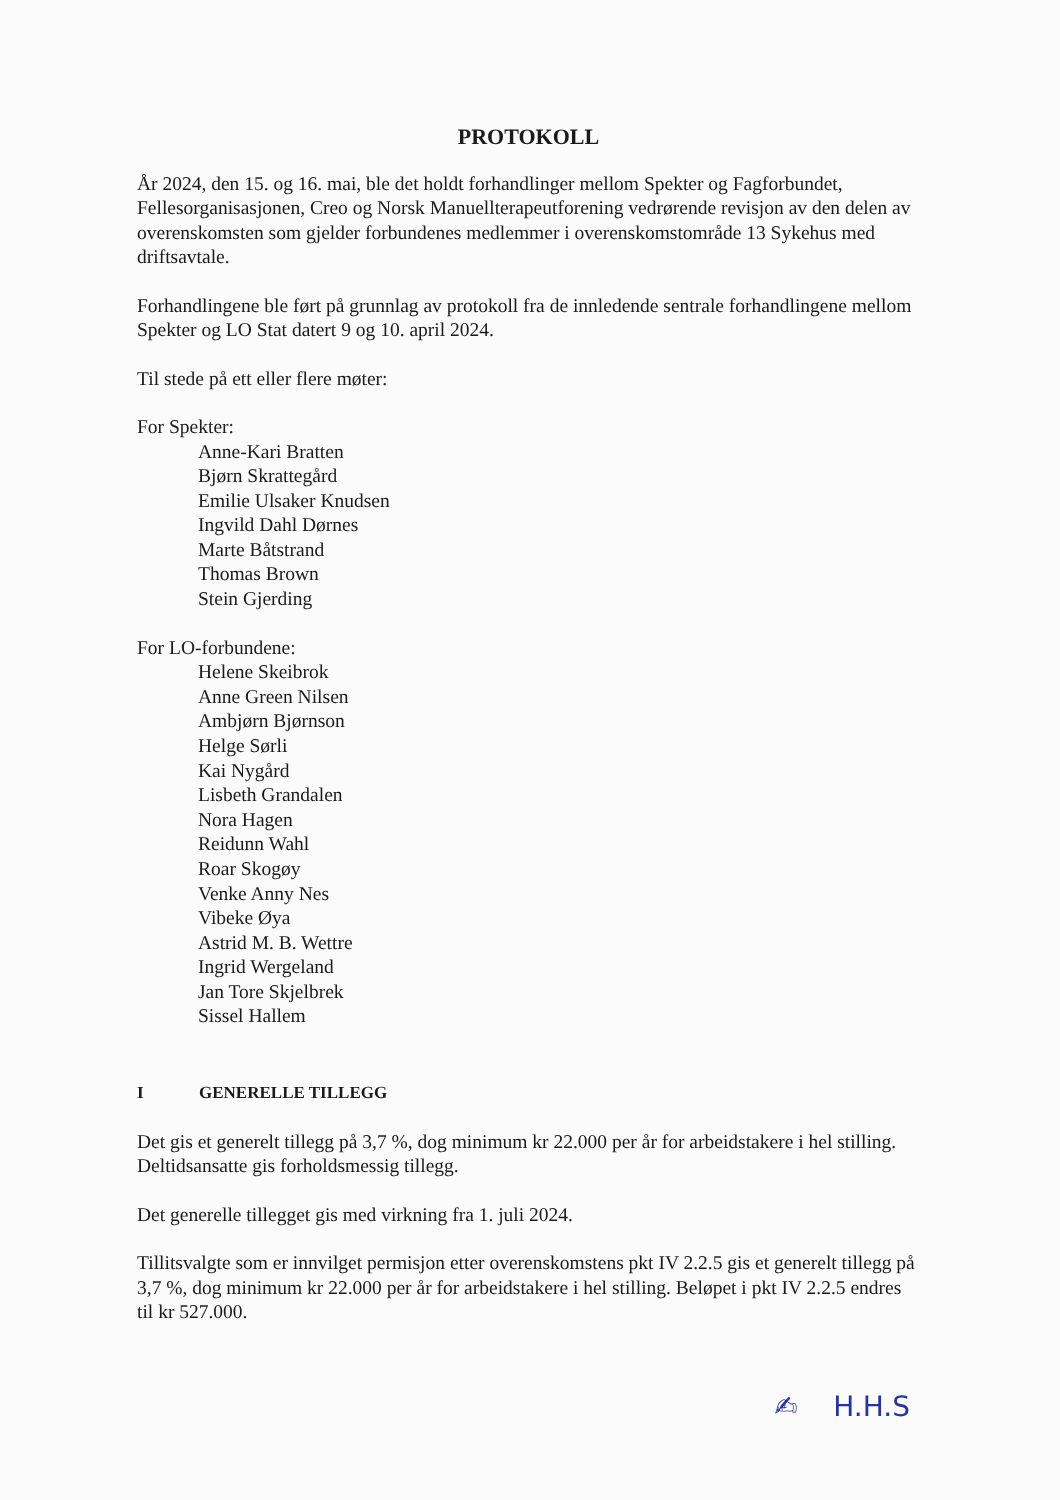PROTOKOLL
År 2024, den 15. og 16. mai, ble det holdt forhandlinger mellom Spekter og Fagforbundet, Fellesorganisasjonen, Creo og Norsk Manuellterapeutforening vedrørende revisjon av den delen av overenskomsten som gjelder forbundenes medlemmer i overenskomstområde 13 Sykehus med driftsavtale.
Forhandlingene ble ført på grunnlag av protokoll fra de innledende sentrale forhandlingene mellom Spekter og LO Stat datert 9 og 10. april 2024.
Til stede på ett eller flere møter:
For Spekter:
Anne-Kari Bratten
Bjørn Skrattegård
Emilie Ulsaker Knudsen
Ingvild Dahl Dørnes
Marte Båtstrand
Thomas Brown
Stein Gjerding
For LO-forbundene:
Helene Skeibrok
Anne Green Nilsen
Ambjørn Bjørnson
Helge Sørli
Kai Nygård
Lisbeth Grandalen
Nora Hagen
Reidunn Wahl
Roar Skogøy
Venke Anny Nes
Vibeke Øya
Astrid M. B. Wettre
Ingrid Wergeland
Jan Tore Skjelbrek
Sissel Hallem
I GENERELLE TILLEGG
Det gis et generelt tillegg på 3,7 %, dog minimum kr 22.000 per år for arbeidstakere i hel stilling. Deltidsansatte gis forholdsmessig tillegg.
Det generelle tillegget gis med virkning fra 1. juli 2024.
Tillitsvalgte som er innvilget permisjon etter overenskomstens pkt IV 2.2.5 gis et generelt tillegg på 3,7 %, dog minimum kr 22.000 per år for arbeidstakere i hel stilling. Beløpet i pkt IV 2.2.5 endres til kr 527.000.
✍ H.H.S